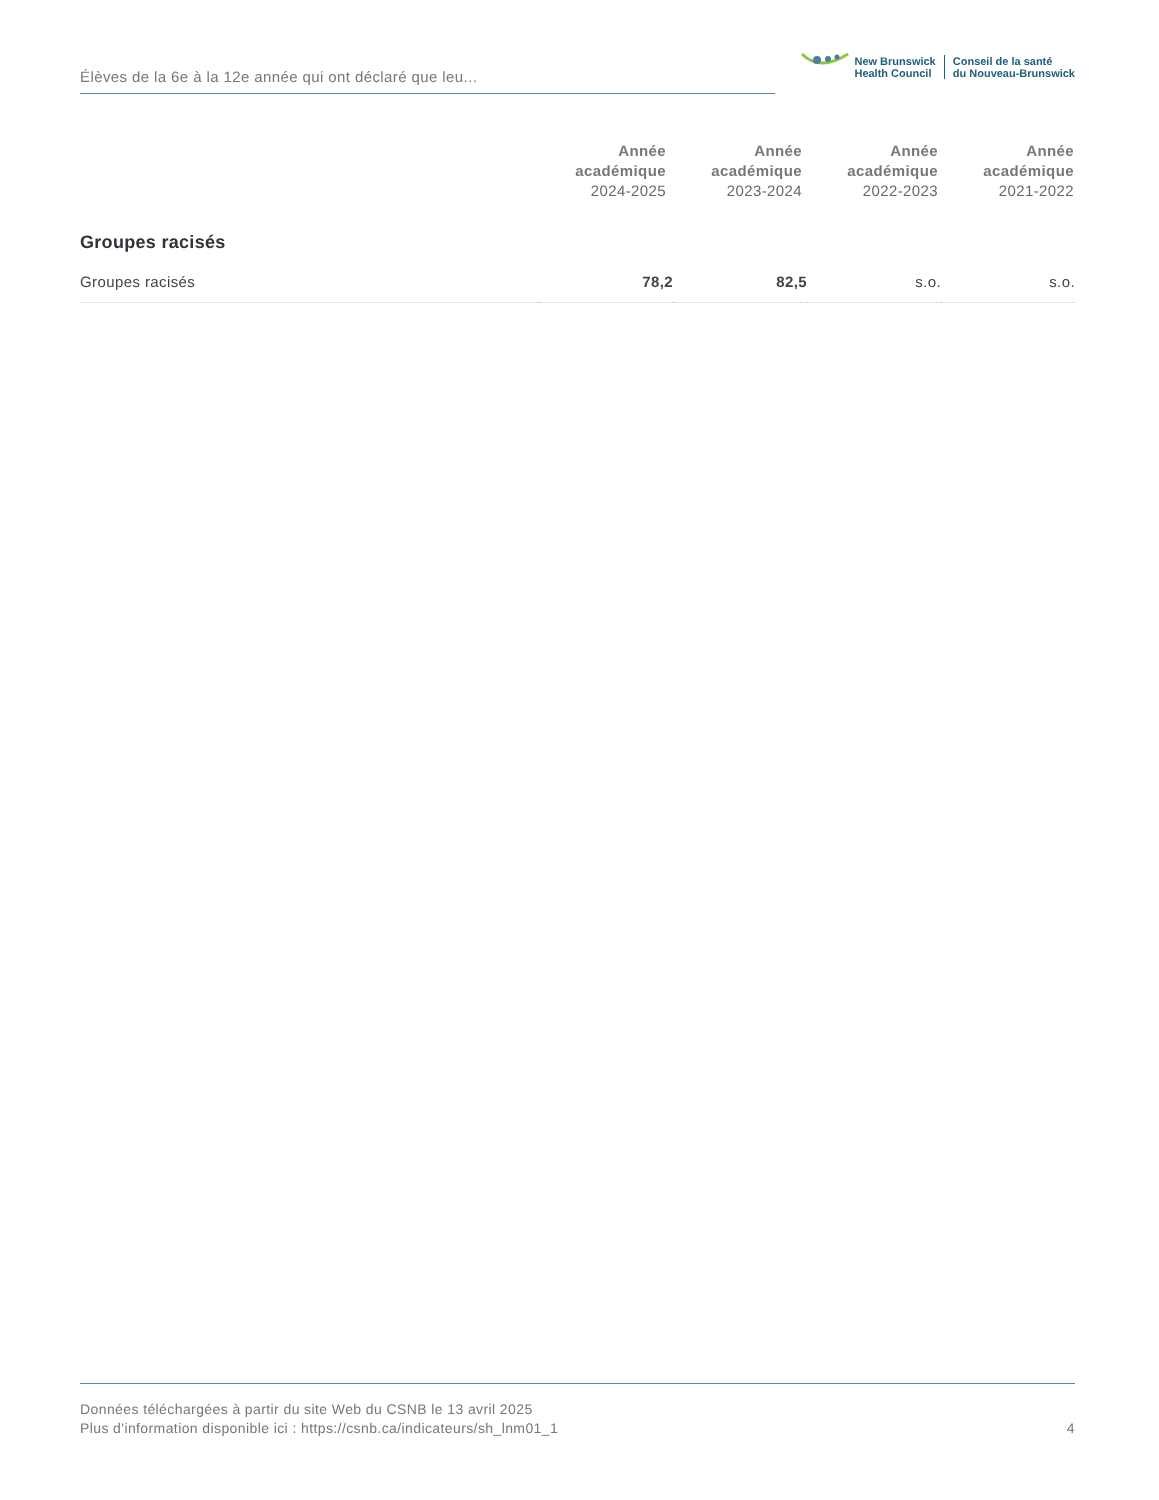Élèves de la 6e à la 12e année qui ont déclaré que leu...
New Brunswick
Health Council
Conseil de la santé
du Nouveau-Brunswick
| | Année académique 2024-2025 | Année académique 2023-2024 | Année académique 2022-2023 | Année académique 2021-2022 |
| --- | --- | --- | --- | --- |
Groupes racisés
| Groupes racisés | 78,2 | 82,5 | s.o. | s.o. |
Données téléchargées à partir du site Web du CSNB le 13 avril 2025
Plus d'information disponible ici : https://csnb.ca/indicateurs/sh_lnm01_1
4